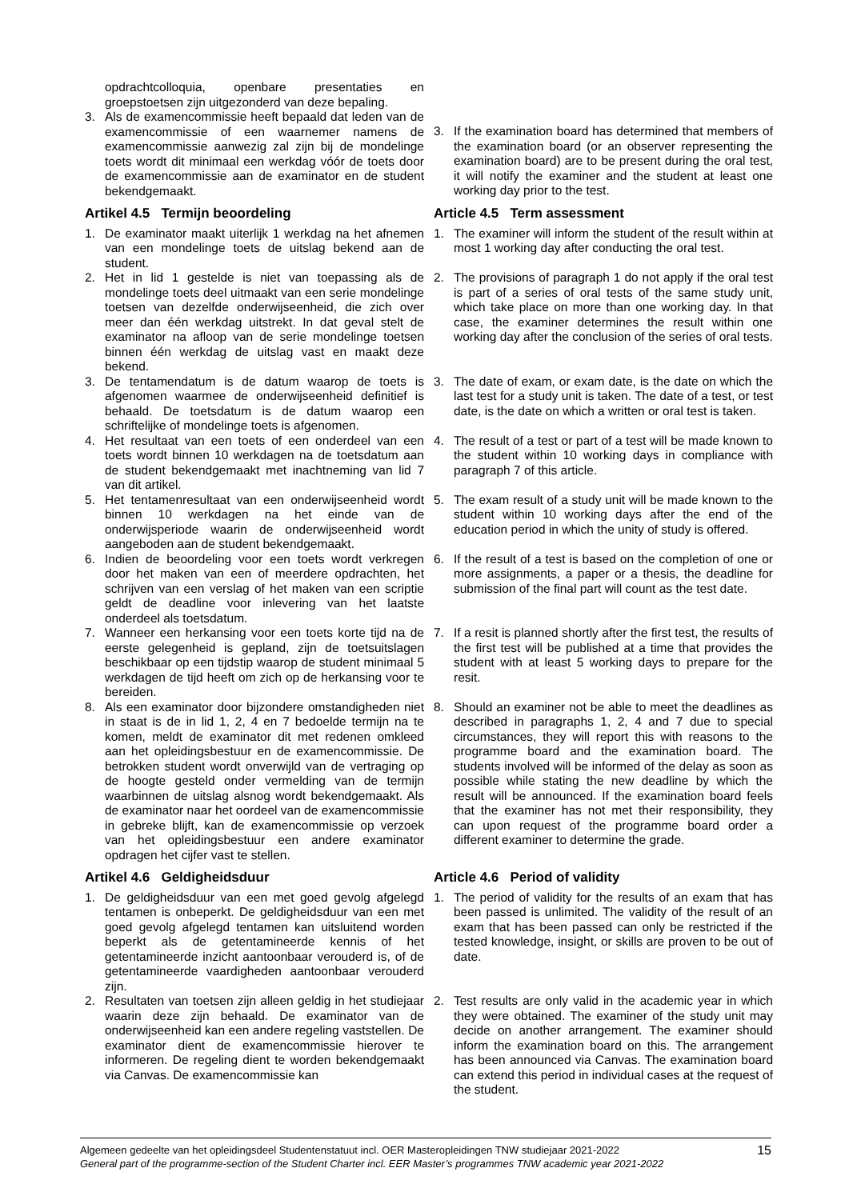opdrachtcolloquia, openbare presentaties en groepstoetsen zijn uitgezonderd van deze bepaling.
3. Als de examencommissie heeft bepaald dat leden van de examencommissie of een waarnemer namens de examencommissie aanwezig zal zijn bij de mondelinge toets wordt dit minimaal een werkdag vóór de toets door de examencommissie aan de examinator en de student bekendgemaakt.
3. If the examination board has determined that members of the examination board (or an observer representing the examination board) are to be present during the oral test, it will notify the examiner and the student at least one working day prior to the test.
Artikel 4.5 Termijn beoordeling Article 4.5 Term assessment
1. De examinator maakt uiterlijk 1 werkdag na het afnemen van een mondelinge toets de uitslag bekend aan de student.
1. The examiner will inform the student of the result within at most 1 working day after conducting the oral test.
2. Het in lid 1 gestelde is niet van toepassing als de mondelinge toets deel uitmaakt van een serie mondelinge toetsen van dezelfde onderwijseenheid, die zich over meer dan één werkdag uitstrekt. In dat geval stelt de examinator na afloop van de serie mondelinge toetsen binnen één werkdag de uitslag vast en maakt deze bekend.
2. The provisions of paragraph 1 do not apply if the oral test is part of a series of oral tests of the same study unit, which take place on more than one working day. In that case, the examiner determines the result within one working day after the conclusion of the series of oral tests.
3. De tentamendatum is de datum waarop de toets is afgenomen waarmee de onderwijseenheid definitief is behaald. De toetsdatum is de datum waarop een schriftelijke of mondelinge toets is afgenomen.
3. The date of exam, or exam date, is the date on which the last test for a study unit is taken. The date of a test, or test date, is the date on which a written or oral test is taken.
4. Het resultaat van een toets of een onderdeel van een toets wordt binnen 10 werkdagen na de toetsdatum aan de student bekendgemaakt met inachtneming van lid 7 van dit artikel.
4. The result of a test or part of a test will be made known to the student within 10 working days in compliance with paragraph 7 of this article.
5. Het tentamenresultaat van een onderwijseenheid wordt binnen 10 werkdagen na het einde van de onderwijsperiode waarin de onderwijseenheid wordt aangeboden aan de student bekendgemaakt.
5. The exam result of a study unit will be made known to the student within 10 working days after the end of the education period in which the unity of study is offered.
6. Indien de beoordeling voor een toets wordt verkregen door het maken van een of meerdere opdrachten, het schrijven van een verslag of het maken van een scriptie geldt de deadline voor inlevering van het laatste onderdeel als toetsdatum.
6. If the result of a test is based on the completion of one or more assignments, a paper or a thesis, the deadline for submission of the final part will count as the test date.
7. Wanneer een herkansing voor een toets korte tijd na de eerste gelegenheid is gepland, zijn de toetsuitslagen beschikbaar op een tijdstip waarop de student minimaal 5 werkdagen de tijd heeft om zich op de herkansing voor te bereiden.
7. If a resit is planned shortly after the first test, the results of the first test will be published at a time that provides the student with at least 5 working days to prepare for the resit.
8. Als een examinator door bijzondere omstandigheden niet in staat is de in lid 1, 2, 4 en 7 bedoelde termijn na te komen, meldt de examinator dit met redenen omkleed aan het opleidingsbestuur en de examencommissie. De betrokken student wordt onverwijld van de vertraging op de hoogte gesteld onder vermelding van de termijn waarbinnen de uitslag alsnog wordt bekendgemaakt. Als de examinator naar het oordeel van de examencommissie in gebreke blijft, kan de examencommissie op verzoek van het opleidingsbestuur een andere examinator opdragen het cijfer vast te stellen.
8. Should an examiner not be able to meet the deadlines as described in paragraphs 1, 2, 4 and 7 due to special circumstances, they will report this with reasons to the programme board and the examination board. The students involved will be informed of the delay as soon as possible while stating the new deadline by which the result will be announced. If the examination board feels that the examiner has not met their responsibility, they can upon request of the programme board order a different examiner to determine the grade.
Artikel 4.6 Geldigheidsduur Article 4.6 Period of validity
1. De geldigheidsduur van een met goed gevolg afgelegd tentamen is onbeperkt. De geldigheidsduur van een met goed gevolg afgelegd tentamen kan uitsluitend worden beperkt als de getentamineerde kennis of het getentamineerde inzicht aantoonbaar verouderd is, of de getentamineerde vaardigheden aantoonbaar verouderd zijn.
1. The period of validity for the results of an exam that has been passed is unlimited. The validity of the result of an exam that has been passed can only be restricted if the tested knowledge, insight, or skills are proven to be out of date.
2. Resultaten van toetsen zijn alleen geldig in het studiejaar waarin deze zijn behaald. De examinator van de onderwijseenheid kan een andere regeling vaststellen. De examinator dient de examencommissie hierover te informeren. De regeling dient te worden bekendgemaakt via Canvas. De examencommissie kan
2. Test results are only valid in the academic year in which they were obtained. The examiner of the study unit may decide on another arrangement. The examiner should inform the examination board on this. The arrangement has been announced via Canvas. The examination board can extend this period in individual cases at the request of the student.
Algemeen gedeelte van het opleidingsdeel Studentenstatuut incl. OER Masteropleidingen TNW studiejaar 2021-2022
General part of the programme-section of the Student Charter incl. EER Master’s programmes TNW academic year 2021-2022
15